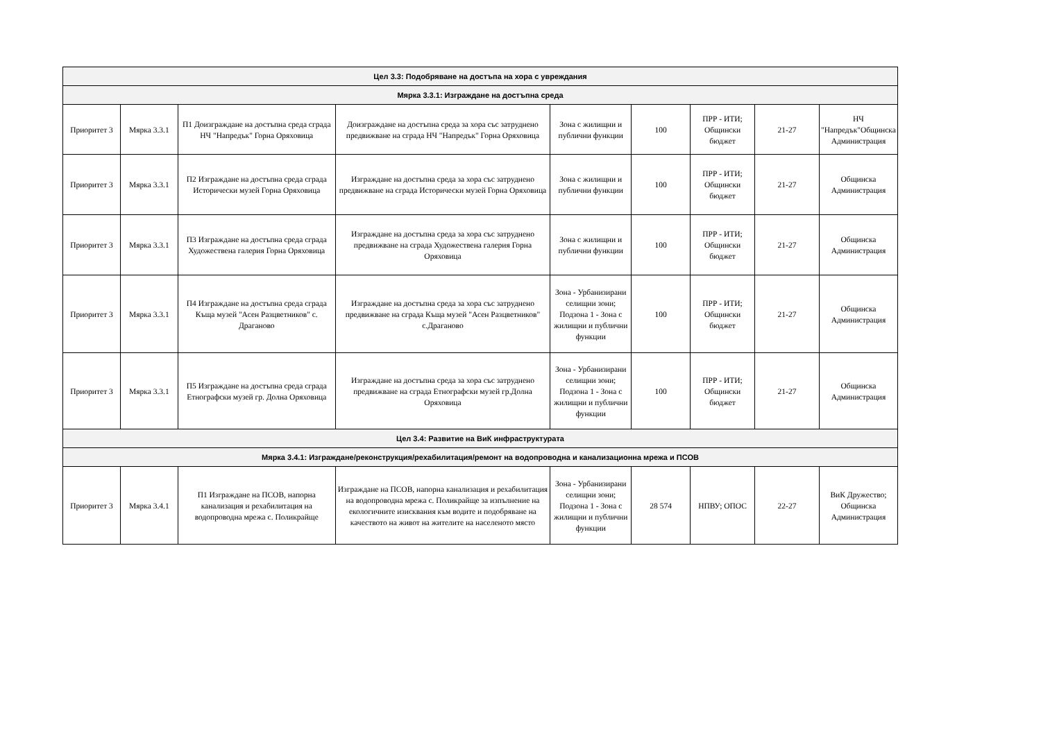| Цел 3.3: Подобряване на достъпа на хора с увреждания | | | | | | | | |
| Мярка 3.3.1: Изграждане на достъпна среда | | | | | | | | |
| Приоритет 3 | Мярка 3.3.1 | П1 Доизграждане на достъпна среда сграда НЧ "Напредък" Горна Оряховица | Доизграждане на достъпна среда за хора със затруднено предвижване на сграда НЧ "Напредък" Горна Оряховица | Зона с жилищни и публични функции | 100 | ПРР - ИТИ; Общински бюджет | 21-27 | НЧ "Напредък"Общинска Администрация |
| Приоритет 3 | Мярка 3.3.1 | П2 Изграждане на достъпна среда сграда Исторически музей Горна Оряховица | Изграждане на достъпна среда за хора със затруднено предвижване на сграда Исторически музей Горна Оряховица | Зона с жилищни и публични функции | 100 | ПРР - ИТИ; Общински бюджет | 21-27 | Общинска Администрация |
| Приоритет 3 | Мярка 3.3.1 | П3 Изграждане на достъпна среда сграда Художествена галерия Горна Оряховица | Изграждане на достъпна среда за хора със затруднено предвижване на сграда Художествена галерия Горна Оряховица | Зона с жилищни и публични функции | 100 | ПРР - ИТИ; Общински бюджет | 21-27 | Общинска Администрация |
| Приоритет 3 | Мярка 3.3.1 | П4 Изграждане на достъпна среда сграда Къща музей "Асен Разцветников" с. Драганово | Изграждане на достъпна среда за хора със затруднено предвижване на сграда Къща музей "Асен Разцветников" с.Драганово | Зона - Урбанизирани селищни зони; Подзона 1 - Зона с жилищни и публични функции | 100 | ПРР - ИТИ; Общински бюджет | 21-27 | Общинска Администрация |
| Приоритет 3 | Мярка 3.3.1 | П5 Изграждане на достъпна среда сграда Етнографски музей гр. Долна Оряховица | Изграждане на достъпна среда за хора със затруднено предвижване на сграда Етнографски музей гр.Долна Оряховица | Зона - Урбанизирани селищни зони; Подзона 1 - Зона с жилищни и публични функции | 100 | ПРР - ИТИ; Общински бюджет | 21-27 | Общинска Администрация |
| Цел 3.4: Развитие на ВиК инфраструктурата | | | | | | | | |
| Мярка 3.4.1: Изграждане/реконструкция/рехабилитация/ремонт на водопроводна и канализационна мрежа и ПСОВ | | | | | | | | |
| Приоритет 3 | Мярка 3.4.1 | П1 Изграждане на ПСОВ, напорна канализация и рехабилитация на водопроводна мрежа с. Поликрайще | Изграждане на ПСОВ, напорна канализация и рехабилитация на водопроводна мрежа с. Поликрайще за изпълнение на екологичните изисквания към водите и подобряване на качеството на живот на жителите на населеното място | Зона - Урбанизирани селищни зони; Подзона 1 - Зона с жилищни и публични функции | 28 574 | НПВУ; ОПОС | 22-27 | ВиК Дружество; Общинска Администрация |